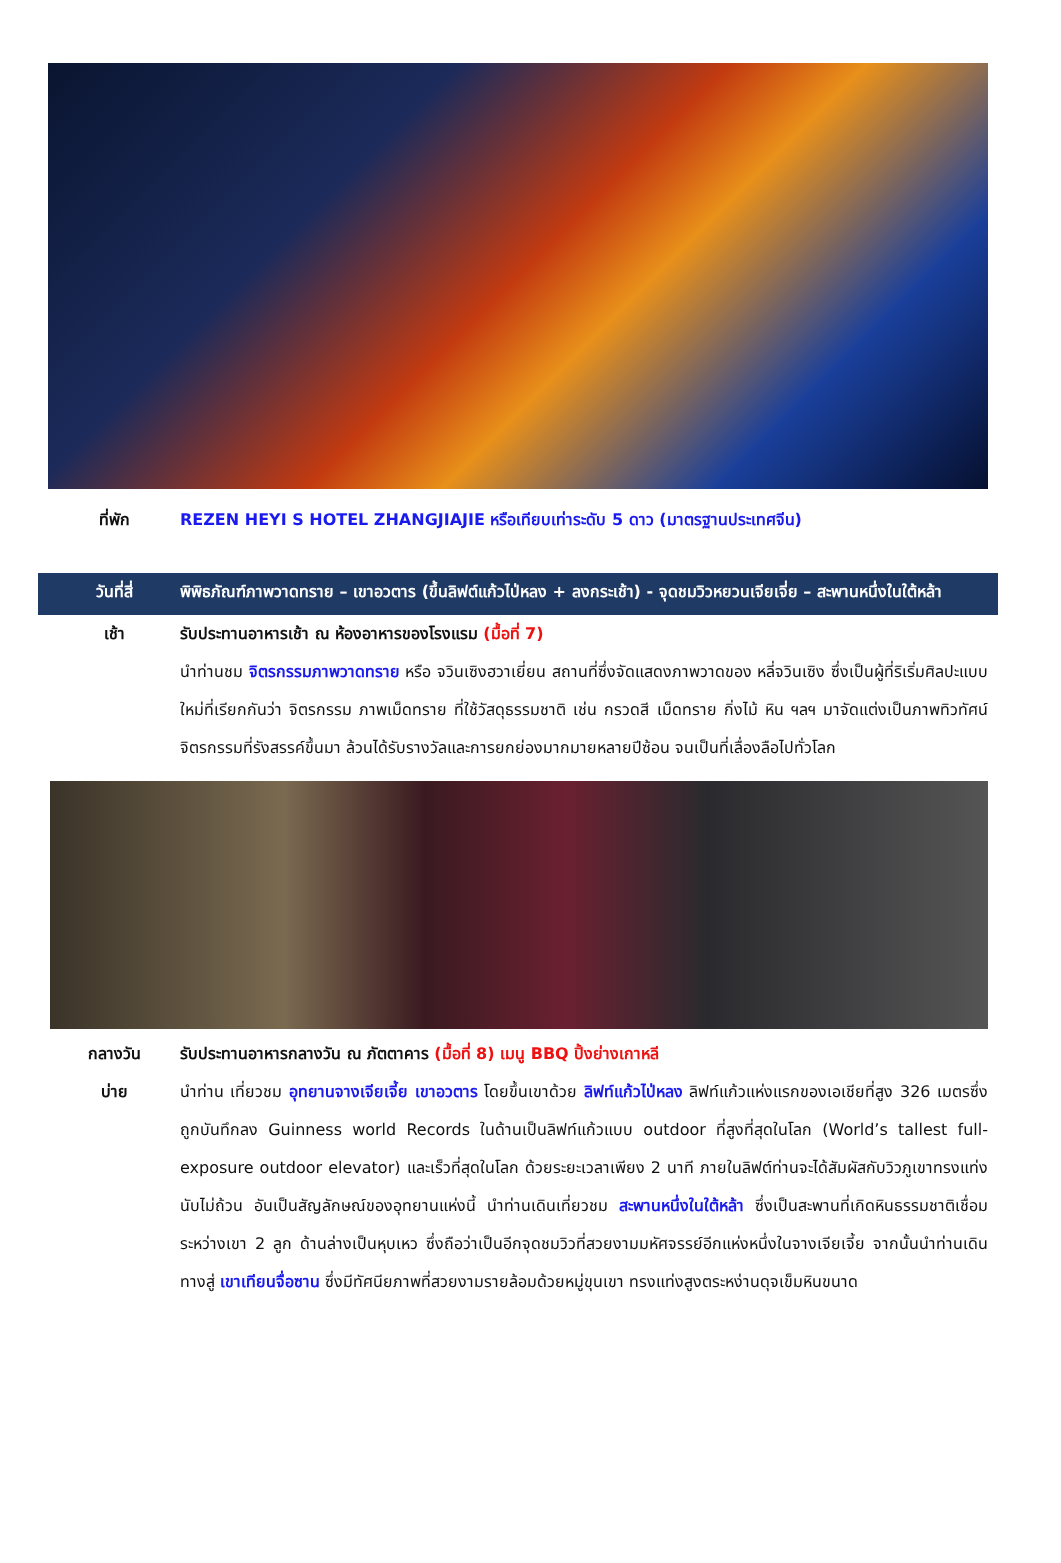ที่พัก REZEN HEYI S HOTEL ZHANGJIAJIE หรือเทียบเท่าระดับ 5 ดาว (มาตรฐานประเทศจีน)
วันที่สี่ พิพิธภัณฑ์ภาพวาดทราย – เขาอวตาร (ขึ้นลิฟต์แก้วไป่หลง + ลงกระเช้า) - จุดชมวิวหยวนเจียเจี่ย – สะพานหนึ่งในใต้หล้า
เช้า รับประทานอาหารเช้า ณ ห้องอาหารของโรงแรม (มื้อที่ 7)
นำท่านชม จิตรกรรมภาพวาดทราย หรือ จวินเซิงฮวาเยี่ยน สถานที่ซึ่งจัดแสดงภาพวาดของ หลี่จวินเซิง ซึ่งเป็นผู้ที่ริเริ่มศิลปะแบบใหม่ที่เรียกกันว่า จิตรกรรม ภาพเม็ดทราย ที่ใช้วัสดุธรรมชาติ เช่น กรวดสี เม็ดทราย กิ่งไม้ หิน ฯลฯ มาจัดแต่งเป็นภาพทิวทัศน์ จิตรกรรมที่รังสรรค์ขึ้นมา ล้วนได้รับรางวัลและการยกย่องมากมายหลายปีซ้อน จนเป็นที่เลื่องลือไปทั่วโลก
กลางวัน
บ่าย
รับประทานอาหารกลางวัน ณ ภัตตาคาร (มื้อที่ 8) เมนู BBQ ปิ้งย่างเกาหลี
นำท่าน เที่ยวชม อุทยานจางเจียเจี้ย เขาอวตาร โดยขึ้นเขาด้วย ลิฟท์แก้วไป่หลง ลิฟท์แก้วแห่งแรกของเอเชียที่สูง 326 เมตรซึ่งถูกบันทึกลง Guinness world Records ในด้านเป็นลิฟท์แก้วแบบ outdoor ที่สูงที่สุดในโลก (World’s tallest full-exposure outdoor elevator) และเร็วที่สุดในโลก ด้วยระยะเวลาเพียง 2 นาที ภายในลิฟต์ท่านจะได้สัมผัสกับวิวภูเขาทรงแท่งนับไม่ถ้วน อันเป็นสัญลักษณ์ของอุทยานแห่งนี้ นำท่านเดินเที่ยวชม สะพานหนึ่งในใต้หล้า ซึ่งเป็นสะพานที่เกิดหินธรรมชาติเชื่อมระหว่างเขา 2 ลูก ด้านล่างเป็นหุบเหว ซึ่งถือว่าเป็นอีกจุดชมวิวที่สวยงามมหัศจรรย์อีกแห่งหนึ่งในจางเจียเจี้ย จากนั้นนำท่านเดินทางสู่ เขาเทียนจื่อซาน ซึ่งมีทัศนียภาพที่สวยงามรายล้อมด้วยหมู่ขุนเขา ทรงแท่งสูงตระหง่านดุจเข็มหินขนาด